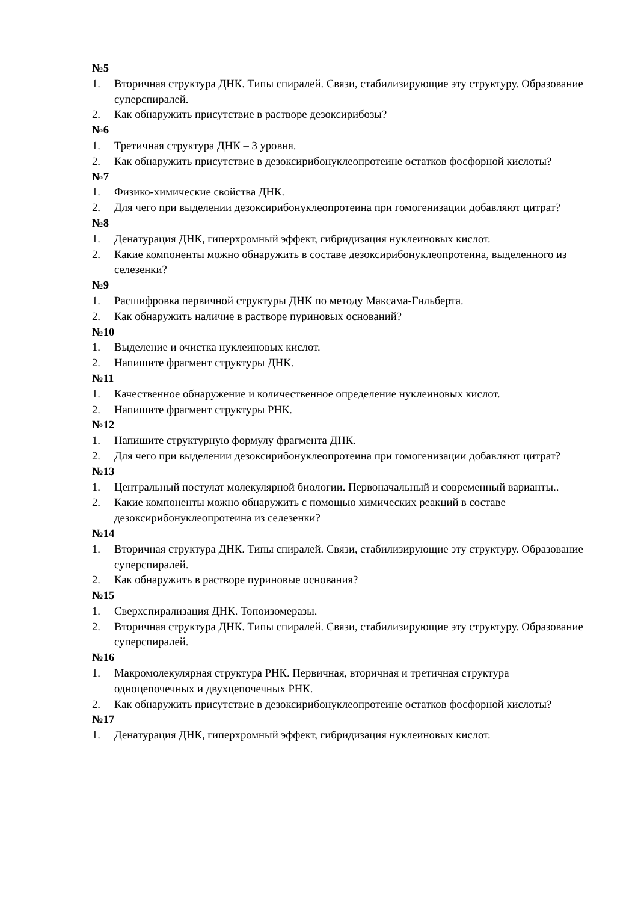№5
1. Вторичная структура ДНК. Типы спиралей. Связи, стабилизирующие эту структуру. Образование суперспиралей.
2. Как обнаружить присутствие в растворе дезоксирибозы?
№6
1. Третичная структура ДНК – 3 уровня.
2. Как обнаружить присутствие в дезоксирибонуклеопротеине остатков фосфорной кислоты?
№7
1. Физико-химические свойства ДНК.
2. Для чего при выделении дезоксирибонуклеопротеина при гомогенизации добавляют цитрат?
№8
1. Денатурация ДНК, гиперхромный эффект, гибридизация нуклеиновых кислот.
2. Какие компоненты можно обнаружить в составе дезоксирибонуклеопротеина, выделенного из селезенки?
№9
1. Расшифровка первичной структуры ДНК по методу Максама-Гильберта.
2. Как обнаружить наличие в растворе пуриновых оснований?
№10
1. Выделение и очистка нуклеиновых кислот.
2. Напишите фрагмент структуры ДНК.
№11
1. Качественное обнаружение и количественное определение нуклеиновых кислот.
2. Напишите фрагмент структуры РНК.
№12
1. Напишите структурную формулу фрагмента ДНК.
2. Для чего при выделении дезоксирибонуклеопротеина при гомогенизации добавляют цитрат?
№13
1. Центральный постулат молекулярной биологии. Первоначальный и современный варианты..
2. Какие компоненты можно обнаружить с помощью химических реакций в составе дезоксирибонуклеопротеина из селезенки?
№14
1. Вторичная структура ДНК. Типы спиралей. Связи, стабилизирующие эту структуру. Образование суперспиралей.
2. Как обнаружить в растворе пуриновые основания?
№15
1. Сверхспирализация ДНК. Топоизомеразы.
2. Вторичная структура ДНК. Типы спиралей. Связи, стабилизирующие эту структуру. Образование суперспиралей.
№16
1. Макромолекулярная структура РНК. Первичная, вторичная и третичная структура одноцепочечных и двухцепочечных РНК.
2. Как обнаружить присутствие в дезоксирибонуклеопротеине остатков фосфорной кислоты?
№17
1. Денатурация ДНК, гиперхромный эффект, гибридизация нуклеиновых кислот.